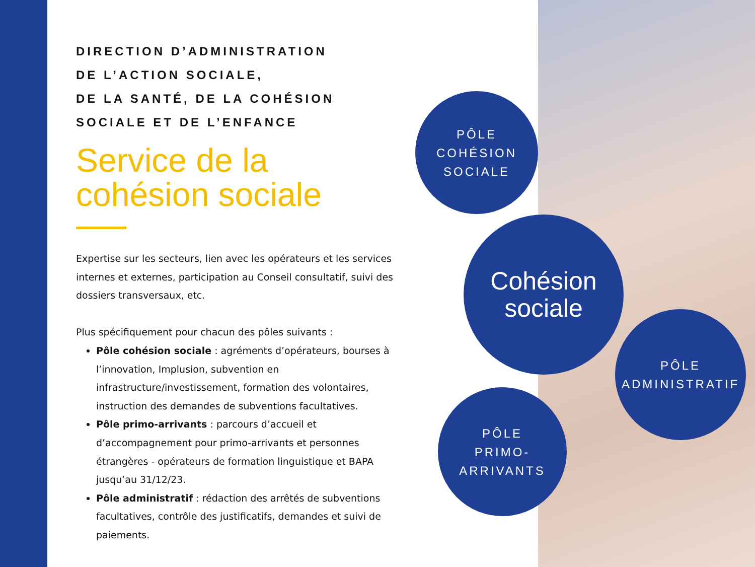DIRECTION D’ADMINISTRATION
DE L’ACTION SOCIALE,
DE LA SANTÉ, DE LA COHÉSION
SOCIALE ET DE L’ENFANCE
Service de la cohésion sociale
Expertise sur les secteurs, lien avec les opérateurs et les services internes et externes, participation au Conseil consultatif, suivi des dossiers transversaux, etc.
Plus spécifiquement pour chacun des pôles suivants :
Pôle cohésion sociale : agréments d’opérateurs, bourses à l’innovation, Implusion, subvention en infrastructure/investissement, formation des volontaires, instruction des demandes de subventions facultatives.
Pôle primo-arrivants : parcours d’accueil et d’accompagnement pour primo-arrivants et personnes étrangères - opérateurs de formation linguistique et BAPA jusqu’au 31/12/23.
Pôle administratif : rédaction des arrêtés de subventions facultatives, contrôle des justificatifs, demandes et suivi de paiements.
PÔLE
COHÉSION
SOCIALE
Cohésion
sociale
PÔLE
ADMINISTRATIF
PÔLE
PRIMO-
ARRIVANTS